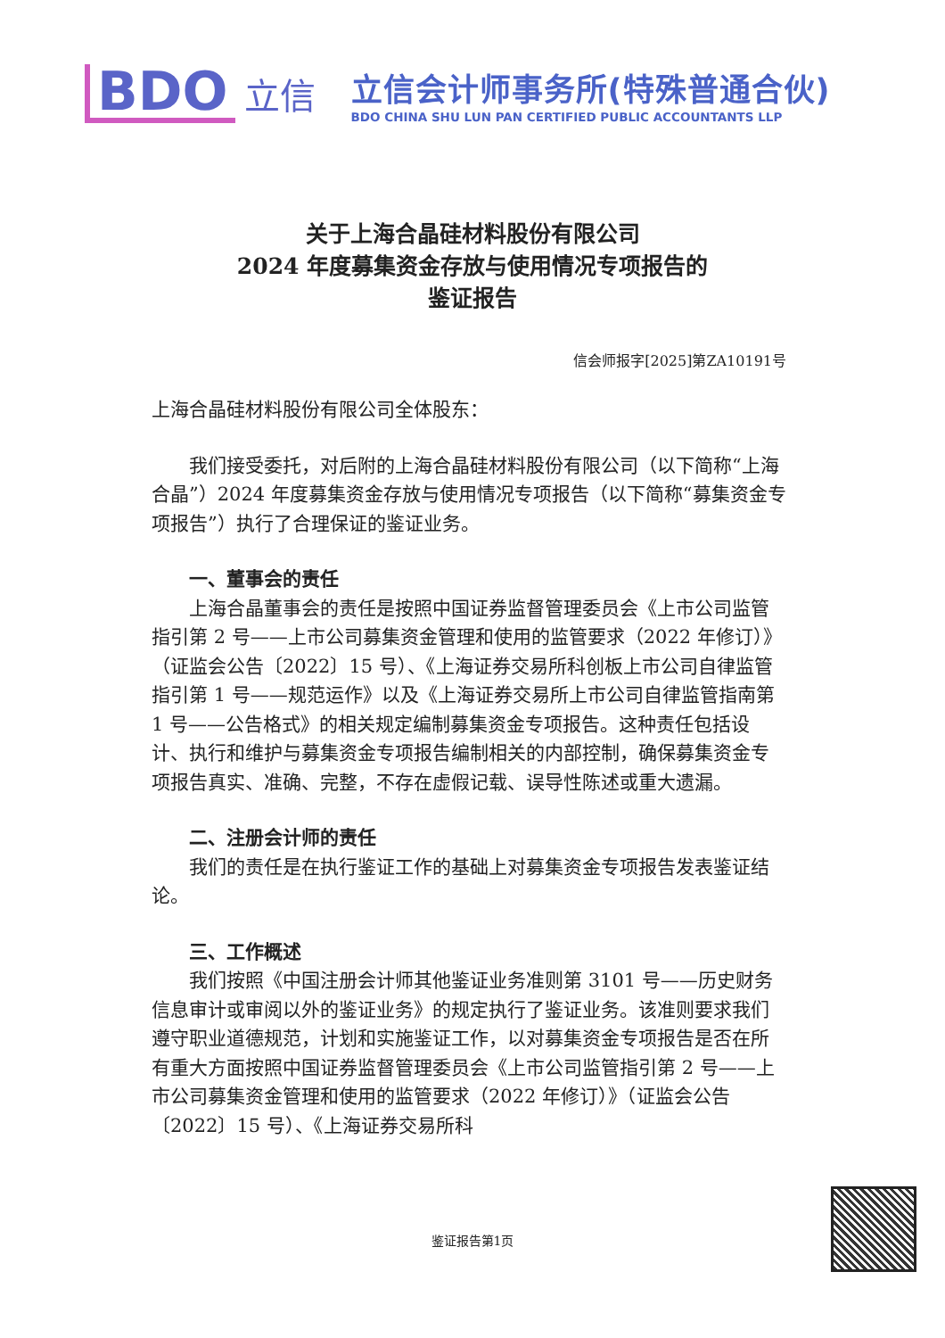BDO
立信
立信会计师事务所(特殊普通合伙)
BDO CHINA SHU LUN PAN CERTIFIED PUBLIC ACCOUNTANTS LLP
关于上海合晶硅材料股份有限公司
2024 年度募集资金存放与使用情况专项报告的
鉴证报告
信会师报字[2025]第ZA10191号
上海合晶硅材料股份有限公司全体股东：
我们接受委托，对后附的上海合晶硅材料股份有限公司（以下简称“上海合晶”）2024 年度募集资金存放与使用情况专项报告（以下简称“募集资金专项报告”）执行了合理保证的鉴证业务。
一、董事会的责任
上海合晶董事会的责任是按照中国证券监督管理委员会《上市公司监管指引第 2 号——上市公司募集资金管理和使用的监管要求（2022 年修订）》（证监会公告〔2022〕15 号）、《上海证券交易所科创板上市公司自律监管指引第 1 号——规范运作》以及《上海证券交易所上市公司自律监管指南第 1 号——公告格式》的相关规定编制募集资金专项报告。这种责任包括设计、执行和维护与募集资金专项报告编制相关的内部控制，确保募集资金专项报告真实、准确、完整，不存在虚假记载、误导性陈述或重大遗漏。
二、注册会计师的责任
我们的责任是在执行鉴证工作的基础上对募集资金专项报告发表鉴证结论。
三、工作概述
我们按照《中国注册会计师其他鉴证业务准则第 3101 号——历史财务信息审计或审阅以外的鉴证业务》的规定执行了鉴证业务。该准则要求我们遵守职业道德规范，计划和实施鉴证工作，以对募集资金专项报告是否在所有重大方面按照中国证券监督管理委员会《上市公司监管指引第 2 号——上市公司募集资金管理和使用的监管要求（2022 年修订）》（证监会公告〔2022〕15 号）、《上海证券交易所科
鉴证报告第1页